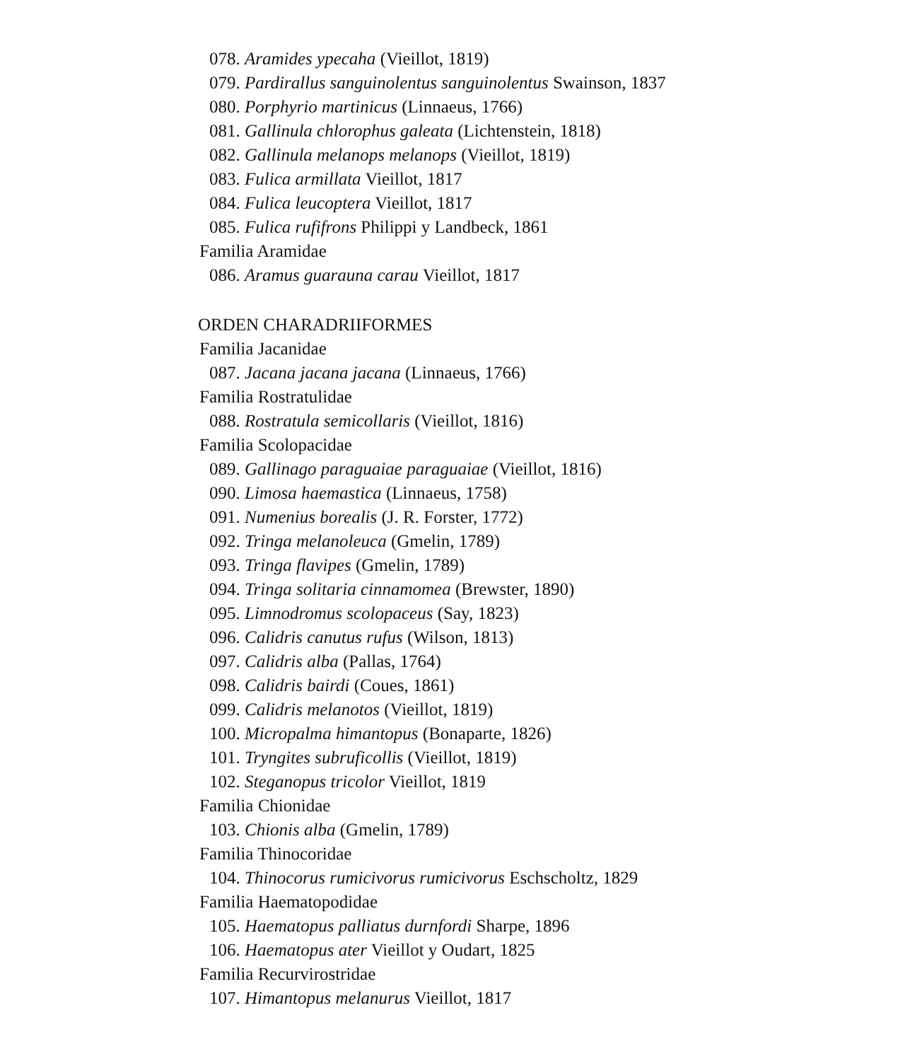078. Aramides ypecaha (Vieillot, 1819)
079. Pardirallus sanguinolentus sanguinolentus Swainson, 1837
080. Porphyrio martinicus (Linnaeus, 1766)
081. Gallinula chlorophus galeata (Lichtenstein, 1818)
082. Gallinula melanops melanops (Vieillot, 1819)
083. Fulica armillata Vieillot, 1817
084. Fulica leucoptera Vieillot, 1817
085. Fulica rufifrons Philippi y Landbeck, 1861
Familia Aramidae
086. Aramus guarauna carau Vieillot, 1817
ORDEN CHARADRIIFORMES
Familia Jacanidae
087. Jacana jacana jacana (Linnaeus, 1766)
Familia Rostratulidae
088. Rostratula semicollaris (Vieillot, 1816)
Familia Scolopacidae
089. Gallinago paraguaiae paraguaiae (Vieillot, 1816)
090. Limosa haemastica (Linnaeus, 1758)
091. Numenius borealis (J. R. Forster, 1772)
092. Tringa melanoleuca (Gmelin, 1789)
093. Tringa flavipes (Gmelin, 1789)
094. Tringa solitaria cinnamomea (Brewster, 1890)
095. Limnodromus scolopaceus (Say, 1823)
096. Calidris canutus rufus (Wilson, 1813)
097. Calidris alba (Pallas, 1764)
098. Calidris bairdi (Coues, 1861)
099. Calidris melanotos (Vieillot, 1819)
100. Micropalma himantopus (Bonaparte, 1826)
101. Tryngites subruficollis (Vieillot, 1819)
102. Steganopus tricolor Vieillot, 1819
Familia Chionidae
103. Chionis alba (Gmelin, 1789)
Familia Thinocoridae
104. Thinocorus rumicivorus rumicivorus Eschscholtz, 1829
Familia Haematopodidae
105. Haematopus palliatus durnfordi Sharpe, 1896
106. Haematopus ater Vieillot y Oudart, 1825
Familia Recurvirostridae
107. Himantopus melanurus Vieillot, 1817